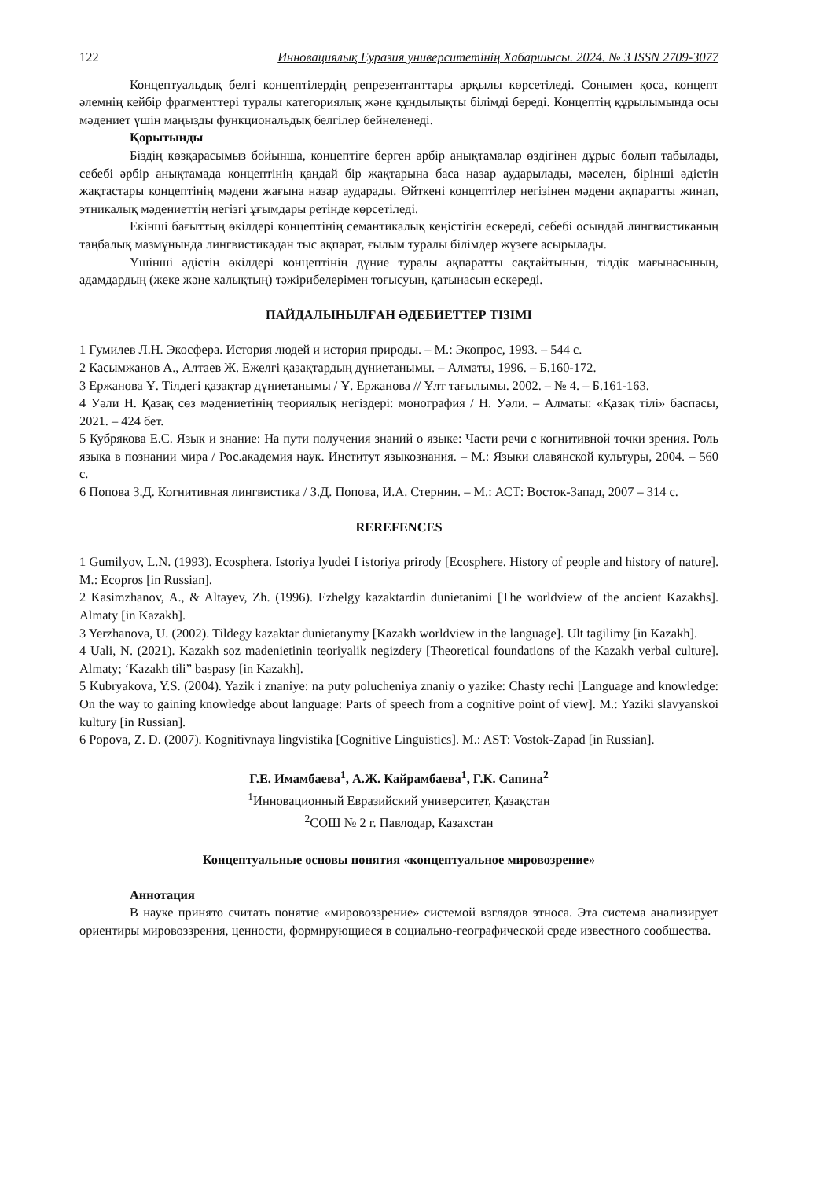122 Инновациялық Еуразия университетінің Хабаршысы. 2024. № 3 ISSN 2709-3077
Концептуальдық белгі концептілердің репрезентанттары арқылы көрсетіледі. Сонымен қоса, концепт әлемнің кейбір фрагменттері туралы категориялық және құндылықты білімді береді. Концептің құрылымында осы мәдениет үшін маңызды функциональдық белгілер бейнеленеді.
Қорытынды
Біздің көзқарасымыз бойынша, концептіге берген әрбір анықтамалар өздігінен дұрыс болып табылады, себебі әрбір анықтамада концептінің қандай бір жақтарына баса назар аударылады, мәселен, бірінші әдістің жақтастары концептінің мәдени жағына назар аударады. Өйткені концептілер негізінен мәдени ақпаратты жинап, этникалық мәдениеттің негізгі ұғымдары ретінде көрсетіледі.
Екінші бағыттың өкілдері концептінің семантикалық кеңістігін ескереді, себебі осындай лингвистиканың таңбалық мазмұнында лингвистикадан тыс ақпарат, ғылым туралы білімдер жүзеге асырылады.
Үшінші әдістің өкілдері концептінің дүние туралы ақпаратты сақтайтынын, тілдік мағынасының, адамдардың (жеке және халықтың) тәжірибелерімен тоғысуын, қатынасын ескереді.
ПАЙДАЛЫНЫЛҒАН ӘДЕБИЕТТЕР ТІЗІМІ
1 Гумилев Л.Н. Экосфера. История людей и история природы. – М.: Экопрос, 1993. – 544 с.
2 Касымжанов А., Алтаев Ж. Ежелгі қазақтардың дүниетанымы. – Алматы, 1996. – Б.160-172.
3 Ержанова Ұ. Тілдегі қазақтар дүниетанымы / Ұ. Ержанова // Ұлт тағылымы. 2002. – № 4. – Б.161-163.
4 Уәли Н. Қазақ сөз мәдениетінің теориялық негіздері: монография / Н. Уәли. – Алматы: «Қазақ тілі» баспасы, 2021. – 424 бет.
5 Кубрякова Е.С. Язык и знание: На пути получения знаний о языке: Части речи с когнитивной точки зрения. Роль языка в познании мира / Рос.академия наук. Институт языкознания. – М.: Языки славянской культуры, 2004. – 560 с.
6 Попова З.Д. Когнитивная лингвистика / З.Д. Попова, И.А. Стернин. – М.: АСТ: Восток-Запад, 2007 – 314 с.
REREFENCES
1 Gumilyov, L.N. (1993). Ecosphera. Istoriya lyudei I istoriya prirody [Ecosphere. History of people and history of nature]. M.: Ecopros [in Russian].
2 Kasimzhanov, A., & Altayev, Zh. (1996). Ezhelgy kazaktardin dunietanimi [The worldview of the ancient Kazakhs]. Almaty [in Kazakh].
3 Yerzhanova, U. (2002). Tildegy kazaktar dunietanymy [Kazakh worldview in the language]. Ult tagilimy [in Kazakh].
4 Uali, N. (2021). Kazakh soz madenietinin teoriyalik negizdery [Theoretical foundations of the Kazakh verbal culture]. Almaty; ‘Kazakh tili” baspasy [in Kazakh].
5 Kubryakova, Y.S. (2004). Yazik i znaniye: na puty polucheniya znaniy o yazike: Chasty rechi [Language and knowledge: On the way to gaining knowledge about language: Parts of speech from a cognitive point of view]. M.: Yaziki slavyanskoi kultury [in Russian].
6 Popova, Z. D. (2007). Kognitivnaya lingvistika [Cognitive Linguistics]. M.: AST: Vostok-Zapad [in Russian].
Г.Е. Имамбаева<sup>1</sup>, А.Ж. Кайрамбаева<sup>1</sup>, Г.К. Сапина<sup>2</sup>
<sup>1</sup> Инновационный Евразийский университет, Қазақстан
<sup>2</sup> СОШ № 2 г. Павлодар, Казахстан
Концептуальные основы понятия «концептуальное мировозрение»
Аннотация
В науке принято считать понятие «мировоззрение» системой взглядов этноса. Эта система анализирует ориентиры мировоззрения, ценности, формирующиеся в социально-географической среде известного сообщества.